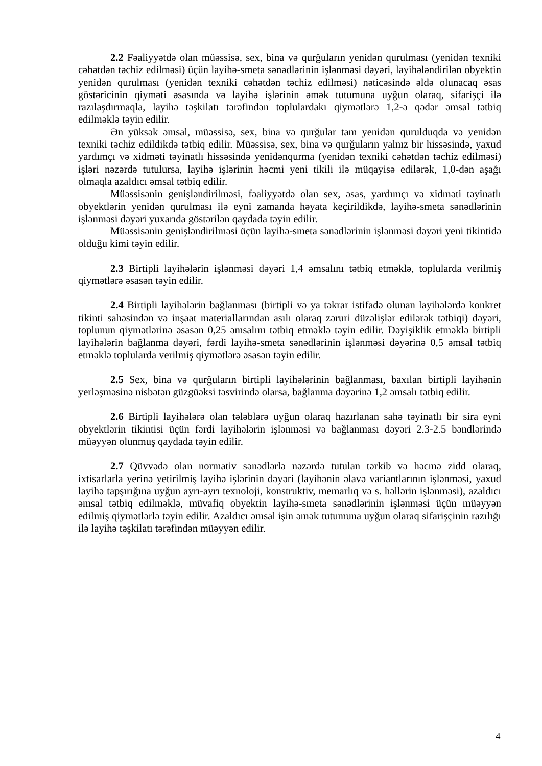2.2 Fəaliyyətdə olan müəssisə, sex, bina və qurğuların yenidən qurulması (yenidən texniki cəhətdən təchiz edilməsi) üçün layihə-smeta sənədlərinin işlənməsi dəyəri, layihələndirilən obyektin yenidən qurulması (yenidən texniki cəhətdən təchiz edilməsi) nəticəsində əldə olunacaq əsas göstəricinin qiyməti əsasında və layihə işlərinin əmək tutumuna uyğun olaraq, sifarişçi ilə razılaşdırmaqla, layihə təşkilatı tərəfindən toplulardakı qiymətlərə 1,2-ə qədər əmsal tətbiq edilməklə təyin edilir.
Ən yüksək əmsal, müəssisə, sex, bina və qurğular tam yenidən qurulduqda və yenidən texniki təchiz edildikdə tətbiq edilir. Müəssisə, sex, bina və qurğuların yalnız bir hissəsində, yaxud yardımçı və xidməti təyinatlı hissəsində yenidənqurma (yenidən texniki cəhətdən təchiz edilməsi) işləri nəzərdə tutulursa, layihə işlərinin həcmi yeni tikili ilə müqayisə edilərək, 1,0-dən aşağı olmaqla azaldıcı əmsal tətbiq edilir.
Müəssisənin genişləndirilməsi, fəaliyyətdə olan sex, əsas, yardımçı və xidməti təyinatlı obyektlərin yenidən qurulması ilə eyni zamanda həyata keçirildikdə, layihə-smeta sənədlərinin işlənməsi dəyəri yuxarıda göstərilən qaydada təyin edilir.
Müəssisənin genişləndirilməsi üçün layihə-smeta sənədlərinin işlənməsi dəyəri yeni tikintidə olduğu kimi təyin edilir.
2.3 Birtipli layihələrin işlənməsi dəyəri 1,4 əmsalını tətbiq etməklə, toplularda verilmiş qiymətlərə əsasən təyin edilir.
2.4 Birtipli layihələrin bağlanması (birtipli və ya təkrar istifadə olunan layihələrdə konkret tikinti sahəsindən və inşaat materiallarından asılı olaraq zəruri düzəlişlər edilərək tətbiqi) dəyəri, toplunun qiymətlərinə əsasən 0,25 əmsalını tətbiq etməklə təyin edilir. Dəyişiklik etməklə birtipli layihələrin bağlanma dəyəri, fərdi layihə-smeta sənədlərinin işlənməsi dəyərinə 0,5 əmsal tətbiq etməklə toplularda verilmiş qiymətlərə əsasən təyin edilir.
2.5 Sex, bina və qurğuların birtipli layihələrinin bağlanması, baxılan birtipli layihənin yerləşməsinə nisbətən güzgüəksi təsvirində olarsa, bağlanma dəyərinə 1,2 əmsalı tətbiq edilir.
2.6 Birtipli layihələrə olan tələblərə uyğun olaraq hazırlanan sahə təyinatlı bir sira eyni obyektlərin tikintisi üçün fərdi layihələrin işlənməsi və bağlanması dəyəri 2.3-2.5 bəndlərində müəyyən olunmuş qaydada təyin edilir.
2.7 Qüvvədə olan normativ sənədlərlə nəzərdə tutulan tərkib və həcmə zidd olaraq, ixtisarlarla yerinə yetirilmiş layihə işlərinin dəyəri (layihənin əlavə variantlarının işlənməsi, yaxud layihə tapşırığına uyğun ayrı-ayrı texnoloji, konstruktiv, memarlıq və s. həllərin işlənməsi), azaldıcı əmsal tətbiq edilməklə, müvafiq obyektin layihə-smeta sənədlərinin işlənməsi üçün müəyyən edilmiş qiymətlərlə təyin edilir. Azaldıcı əmsal işin əmək tutumuna uyğun olaraq sifarişçinin razılığı ilə layihə təşkilatı tərəfindən müəyyən edilir.
4